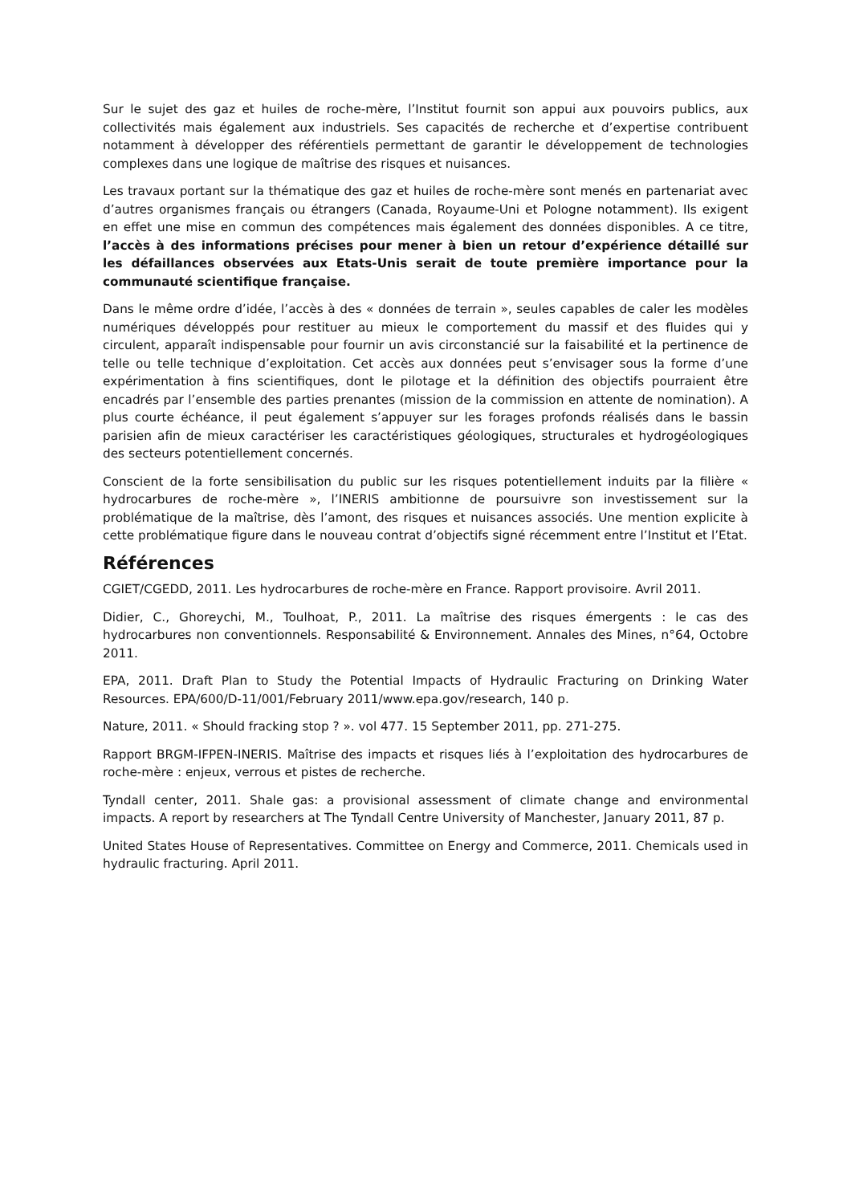Sur le sujet des gaz et huiles de roche-mère, l’Institut fournit son appui aux pouvoirs publics, aux collectivités mais également aux industriels. Ses capacités de recherche et d’expertise contribuent notamment à développer des référentiels permettant de garantir le développement de technologies complexes dans une logique de maîtrise des risques et nuisances.
Les travaux portant sur la thématique des gaz et huiles de roche-mère sont menés en partenariat avec d’autres organismes français ou étrangers (Canada, Royaume-Uni et Pologne notamment). Ils exigent en effet une mise en commun des compétences mais également des données disponibles. A ce titre, l’accès à des informations précises pour mener à bien un retour d’expérience détaillé sur les défaillances observées aux Etats-Unis serait de toute première importance pour la communauté scientifique française.
Dans le même ordre d’idée, l’accès à des « données de terrain », seules capables de caler les modèles numériques développés pour restituer au mieux le comportement du massif et des fluides qui y circulent, apparaît indispensable pour fournir un avis circonstancié sur la faisabilité et la pertinence de telle ou telle technique d’exploitation. Cet accès aux données peut s’envisager sous la forme d’une expérimentation à fins scientifiques, dont le pilotage et la définition des objectifs pourraient être encadrés par l’ensemble des parties prenantes (mission de la commission en attente de nomination). A plus courte échéance, il peut également s’appuyer sur les forages profonds réalisés dans le bassin parisien afin de mieux caractériser les caractéristiques géologiques, structurales et hydrogéologiques des secteurs potentiellement concernés.
Conscient de la forte sensibilisation du public sur les risques potentiellement induits par la filière « hydrocarbures de roche-mère », l’INERIS ambitionne de poursuivre son investissement sur la problématique de la maîtrise, dès l’amont, des risques et nuisances associés. Une mention explicite à cette problématique figure dans le nouveau contrat d’objectifs signé récemment entre l’Institut et l’Etat.
Références
CGIET/CGEDD, 2011. Les hydrocarbures de roche-mère en France. Rapport provisoire. Avril 2011.
Didier, C., Ghoreychi, M., Toulhoat, P., 2011. La maîtrise des risques émergents : le cas des hydrocarbures non conventionnels. Responsabilité & Environnement. Annales des Mines, n°64, Octobre 2011.
EPA, 2011. Draft Plan to Study the Potential Impacts of Hydraulic Fracturing on Drinking Water Resources. EPA/600/D-11/001/February 2011/www.epa.gov/research, 140 p.
Nature, 2011. « Should fracking stop ? ». vol 477. 15 September 2011, pp. 271-275.
Rapport BRGM-IFPEN-INERIS. Maîtrise des impacts et risques liés à l’exploitation des hydrocarbures de roche-mère : enjeux, verrous et pistes de recherche.
Tyndall center, 2011. Shale gas: a provisional assessment of climate change and environmental impacts. A report by researchers at The Tyndall Centre University of Manchester, January 2011, 87 p.
United States House of Representatives. Committee on Energy and Commerce, 2011. Chemicals used in hydraulic fracturing. April 2011.